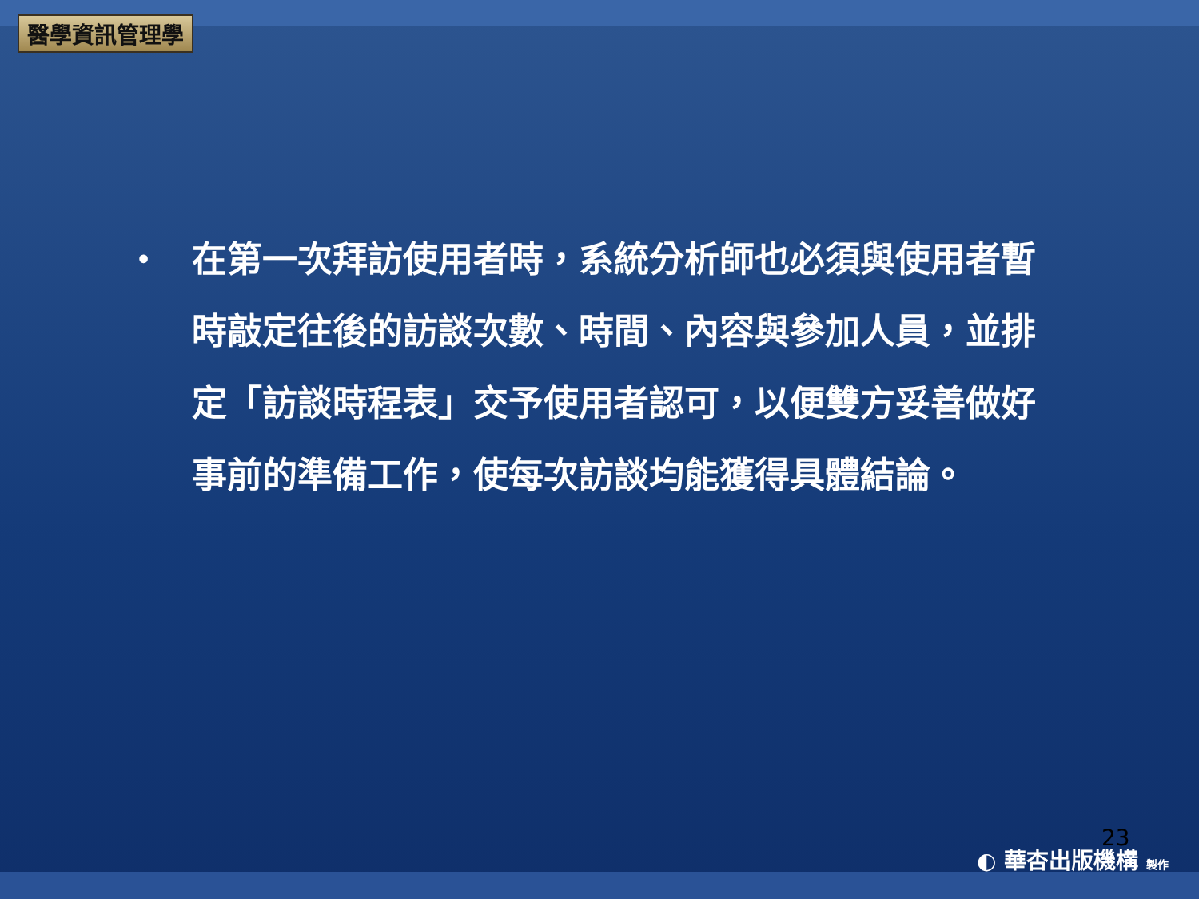醫學資訊管理學
•
在第一次拜訪使用者時，系統分析師也必須與使用者暫時敲定往後的訪談次數、時間、內容與參加人員，並排定「訪談時程表」交予使用者認可，以便雙方妥善做好事前的準備工作，使每次訪談均能獲得具體結論。
23
◐ 華杏出版機構 製作